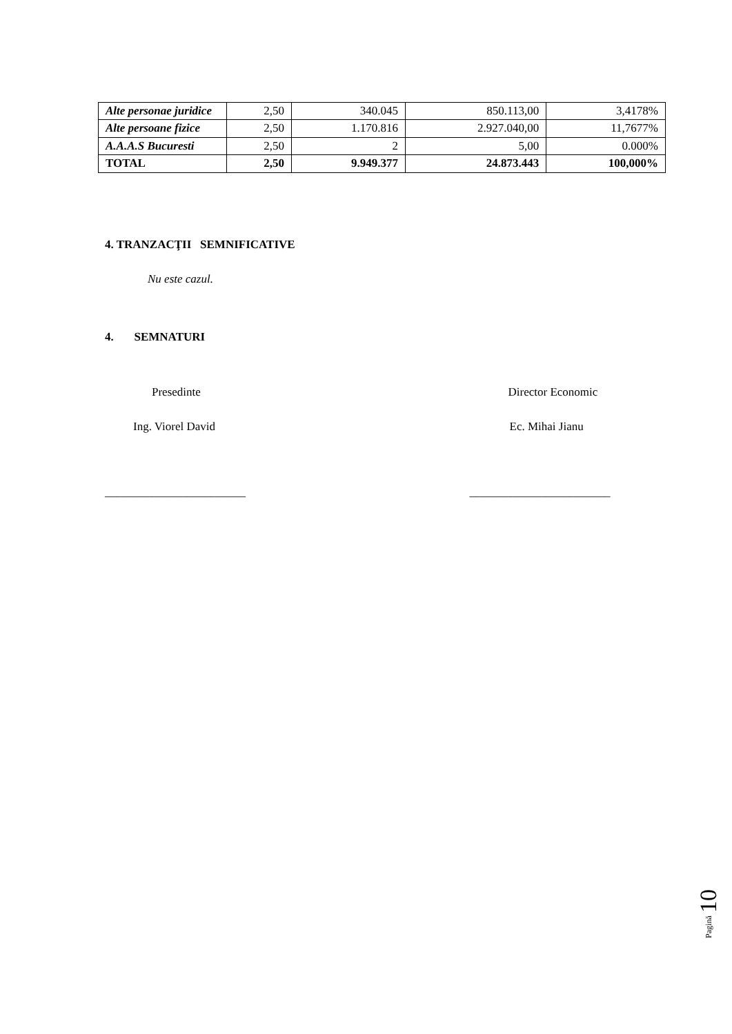| Alte personae juridice | 2,50 | 340.045 | 850.113,00 | 3,4178% |
| Alte persoane fizice | 2,50 | 1.170.816 | 2.927.040,00 | 11,7677% |
| A.A.A.S Bucuresti | 2,50 | 2 | 5,00 | 0.000% |
| TOTAL | 2,50 | 9.949.377 | 24.873.443 | 100,000% |
4. TRANZACŢII SEMNIFICATIVE
Nu este cazul.
4. SEMNATURI
Presedinte Director Economic
Ing. Viorel David Ec. Mihai Jianu
________________________ ________________________
Pagină 10